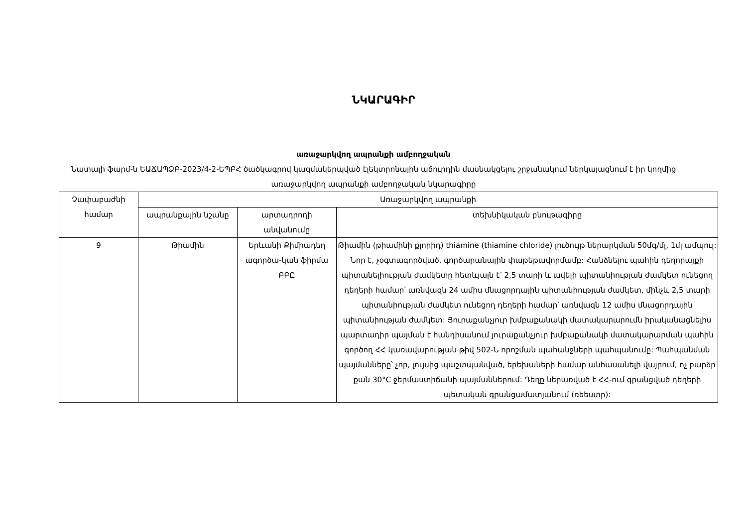ՆԿԱՐԱԳԻՐ
առաջարկվող ապրանքի ամբողջական
Նատալի ֆարմ-ն ԵԱՃԱՊՁԲ-2023/4-2-ԵՊԲՀ ծածկագրով կազմակերպված էլեկտրոնային աճուրդին մասնակցելու շրջանակում ներկայացնում է իր կողմից առաջարկվող ապրանքի ամբողջական նկարագիրը
| Չափաբաժնի համար | Առաջարկվող ապրանքի | | |
| --- | --- | --- | --- |
| | ապրանքային նշանը | արտադրողի անվանումը | տեխնիկական բնութագիրը |
| 9 | Թիամին | Երևանի Քիմիադեղ ագործա-կան ֆիրմա ԲԲԸ | Թիամին (թիամինի քլորիդ) thiamine (thiamine chloride) լուծույթ ներարկման 50մգ/մլ, 1մլ ամպուլ: Նոր է, չօգտագործված, գործարանային փաթեթավորմամբ: Հանձնելու պահին դեղորայքի պիտանելիության ժամկետը հետևյալն է՝ 2,5 տարի և ավելի պիտանիության ժամկետ ունեցող դեղերի համար՝ առնվազն 24 ամիս մնացորդային պիտանիության ժամկետ, մինչև 2,5 տարի պիտանիության ժամկետ ունեցող դեղերի համար՝ առնվազն 12 ամիս մնացորդային պիտանիության ժամկետ: Յուրաքանչյուր խմբաքանակի մատակարարումն իրականացնելիս պարտադիր պայման է հանդիսանում յուրաքանչյուր խմբաքանակի մատակարարման պահին գործող ՀՀ կառավարության թիվ 502-Ն որոշման պահանջների պահպանումը: Պահպանման պայմանները՝ չոր, լույսից պաշտպանված, երեխաների համար անհասանելի վայրում, ոչ բարձր քան 30°C ջերմաստիճանի պայմաններում: Դեղը ներառված է ՀՀ-ում գրանցված դեղերի պետական գրանցամատյանում (ռեեստր): |